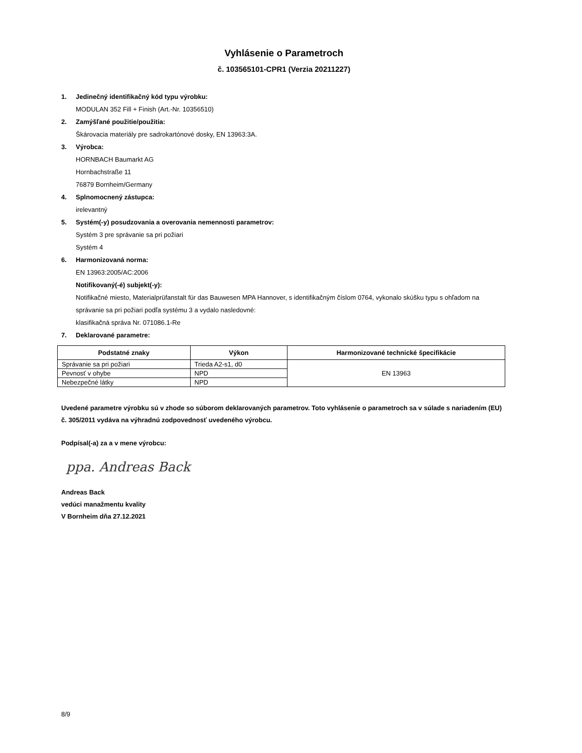Vyhlásenie o Parametroch
č. 103565101-CPR1 (Verzia 20211227)
1. Jedinečný identifikačný kód typu výrobku:
MODULAN 352 Fill + Finish (Art.-Nr. 10356510)
2. Zamýšľané použitie/použitia:
Škárovacia materiály pre sadrokartónové dosky, EN 13963:3A.
3. Výrobca:
HORNBACH Baumarkt AG
Hornbachstraße 11
76879 Bornheim/Germany
4. Splnomocnený zástupca:
irelevantný
5. Systém(-y) posudzovania a overovania nemennosti parametrov:
Systém 3 pre správanie sa pri požiari
Systém 4
6. Harmonizovaná norma:
EN 13963:2005/AC:2006
Notifikovaný(-é) subjekt(-y):
Notifikačné miesto, Materialprüfanstalt für das Bauwesen MPA Hannover, s identifikačným číslom 0764, vykonalo skúšku typu s ohľadom na správanie sa pri požiari podľa systému 3 a vydalo nasledovné:
klasifikačná správa Nr. 071086.1-Re
7. Deklarované parametre:
| Podstatné znaky | Výkon | Harmonizované technické špecifikácie |
| --- | --- | --- |
| Správanie sa pri požiari | Trieda A2-s1, d0 | EN 13963 |
| Pevnosť v ohybe | NPD | |
| Nebezpečné látky | NPD | |
Uvedené parametre výrobku sú v zhode so súborom deklarovaných parametrov. Toto vyhlásenie o parametroch sa v súlade s nariadením (EU) č. 305/2011 vydáva na výhradnú zodpovednosť uvedeného výrobcu.
Podpísal(-a) za a v mene výrobcu:
ppa. Andreas Back
Andreas Back
vedúci manažmentu kvality
V Bornheim dňa 27.12.2021
8/9